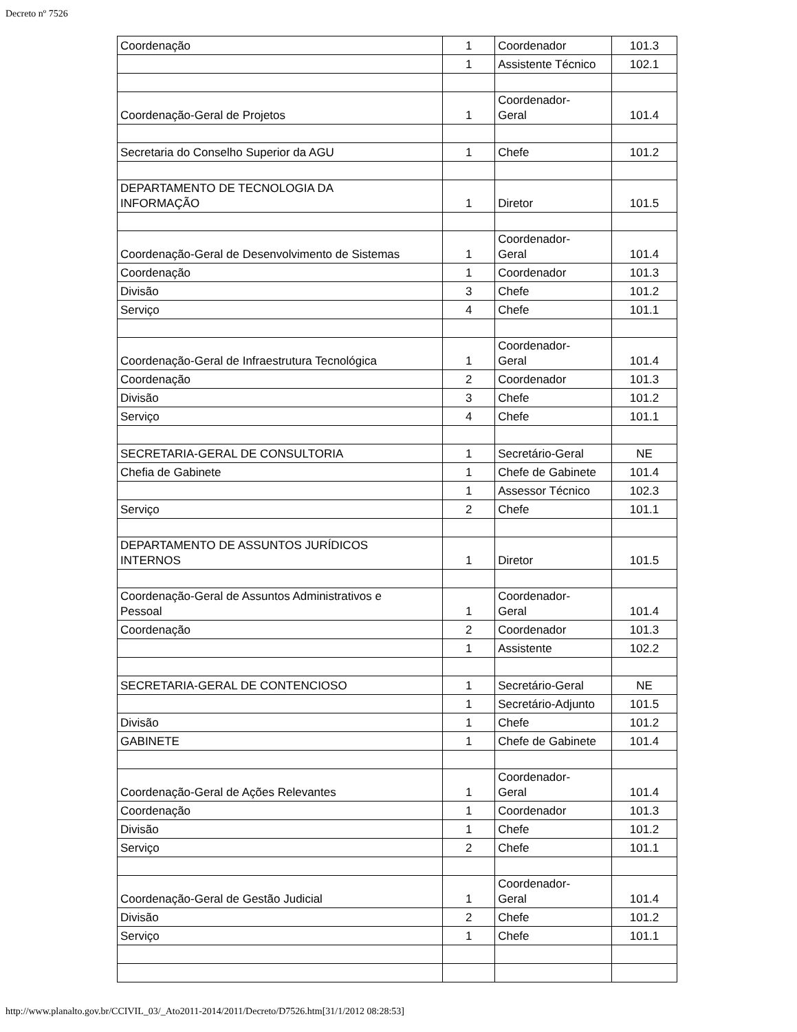Decreto nº 7526
| Coordenação | 1 | Coordenador | 101.3 |
| | 1 | Assistente Técnico | 102.1 |
| Coordenação-Geral de Projetos | 1 | Coordenador- Geral | 101.4 |
| Secretaria do Conselho Superior da AGU | 1 | Chefe | 101.2 |
| DEPARTAMENTO DE TECNOLOGIA DA INFORMAÇÃO | 1 | Diretor | 101.5 |
| Coordenação-Geral de Desenvolvimento de Sistemas | 1 | Coordenador- Geral | 101.4 |
| Coordenação | 1 | Coordenador | 101.3 |
| Divisão | 3 | Chefe | 101.2 |
| Serviço | 4 | Chefe | 101.1 |
| Coordenação-Geral de Infraestrutura Tecnológica | 1 | Coordenador- Geral | 101.4 |
| Coordenação | 2 | Coordenador | 101.3 |
| Divisão | 3 | Chefe | 101.2 |
| Serviço | 4 | Chefe | 101.1 |
| SECRETARIA-GERAL DE CONSULTORIA | 1 | Secretário-Geral | NE |
| Chefia de Gabinete | 1 | Chefe de Gabinete | 101.4 |
| | 1 | Assessor Técnico | 102.3 |
| Serviço | 2 | Chefe | 101.1 |
| DEPARTAMENTO DE ASSUNTOS JURÍDICOS INTERNOS | 1 | Diretor | 101.5 |
| Coordenação-Geral de Assuntos Administrativos e Pessoal | 1 | Coordenador- Geral | 101.4 |
| Coordenação | 2 | Coordenador | 101.3 |
| | 1 | Assistente | 102.2 |
| SECRETARIA-GERAL DE CONTENCIOSO | 1 | Secretário-Geral | NE |
| | 1 | Secretário-Adjunto | 101.5 |
| Divisão | 1 | Chefe | 101.2 |
| GABINETE | 1 | Chefe de Gabinete | 101.4 |
| Coordenação-Geral de Ações Relevantes | 1 | Coordenador- Geral | 101.4 |
| Coordenação | 1 | Coordenador | 101.3 |
| Divisão | 1 | Chefe | 101.2 |
| Serviço | 2 | Chefe | 101.1 |
| Coordenação-Geral de Gestão Judicial | 1 | Coordenador- Geral | 101.4 |
| Divisão | 2 | Chefe | 101.2 |
| Serviço | 1 | Chefe | 101.1 |
http://www.planalto.gov.br/CCIVIL_03/_Ato2011-2014/2011/Decreto/D7526.htm[31/1/2012 08:28:53]